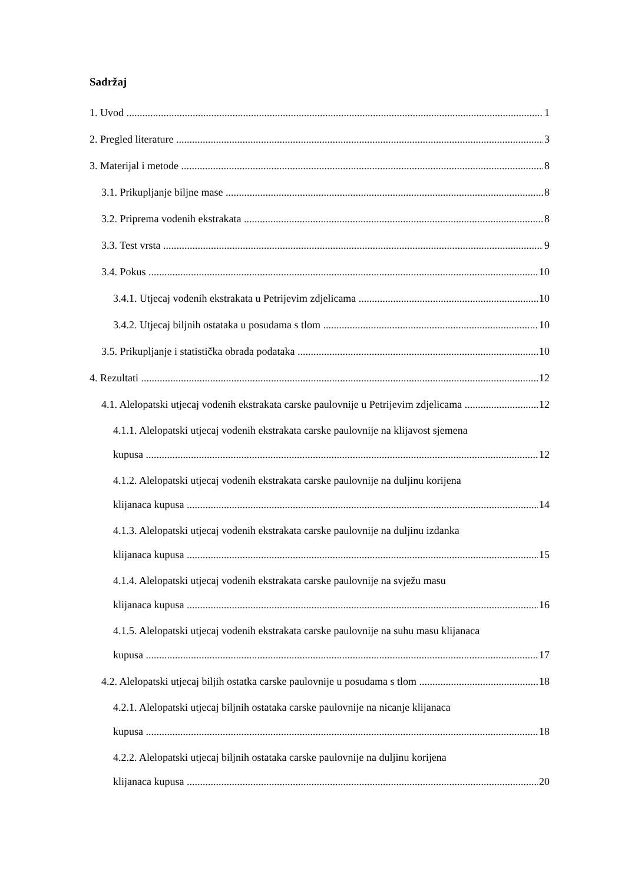Sadržaj
1. Uvod 1
2. Pregled literature 3
3. Materijal i metode 8
3.1. Prikupljanje biljne mase 8
3.2. Priprema vodenih ekstrakata 8
3.3. Test vrsta 9
3.4. Pokus 10
3.4.1. Utjecaj vodenih ekstrakata u Petrijevim zdjelicama 10
3.4.2. Utjecaj biljnih ostataka u posudama s tlom 10
3.5. Prikupljanje i statistička obrada podataka 10
4. Rezultati 12
4.1. Alelopatski utjecaj vodenih ekstrakata carske paulovnije u Petrijevim zdjelicama 12
4.1.1. Alelopatski utjecaj vodenih ekstrakata carske paulovnije na klijavost sjemena
kupusa 12
4.1.2. Alelopatski utjecaj vodenih ekstrakata carske paulovnije na duljinu korijena
klijanaca kupusa 14
4.1.3. Alelopatski utjecaj vodenih ekstrakata carske paulovnije na duljinu izdanka
klijanaca kupusa 15
4.1.4. Alelopatski utjecaj vodenih ekstrakata carske paulovnije na svježu masu
klijanaca kupusa 16
4.1.5. Alelopatski utjecaj vodenih ekstrakata carske paulovnije na suhu masu klijanaca
kupusa 17
4.2. Alelopatski utjecaj biljih ostatka carske paulovnije u posudama s tlom 18
4.2.1. Alelopatski utjecaj biljnih ostataka carske paulovnije na nicanje klijanaca
kupusa 18
4.2.2. Alelopatski utjecaj biljnih ostataka carske paulovnije na duljinu korijena
klijanaca kupusa 20